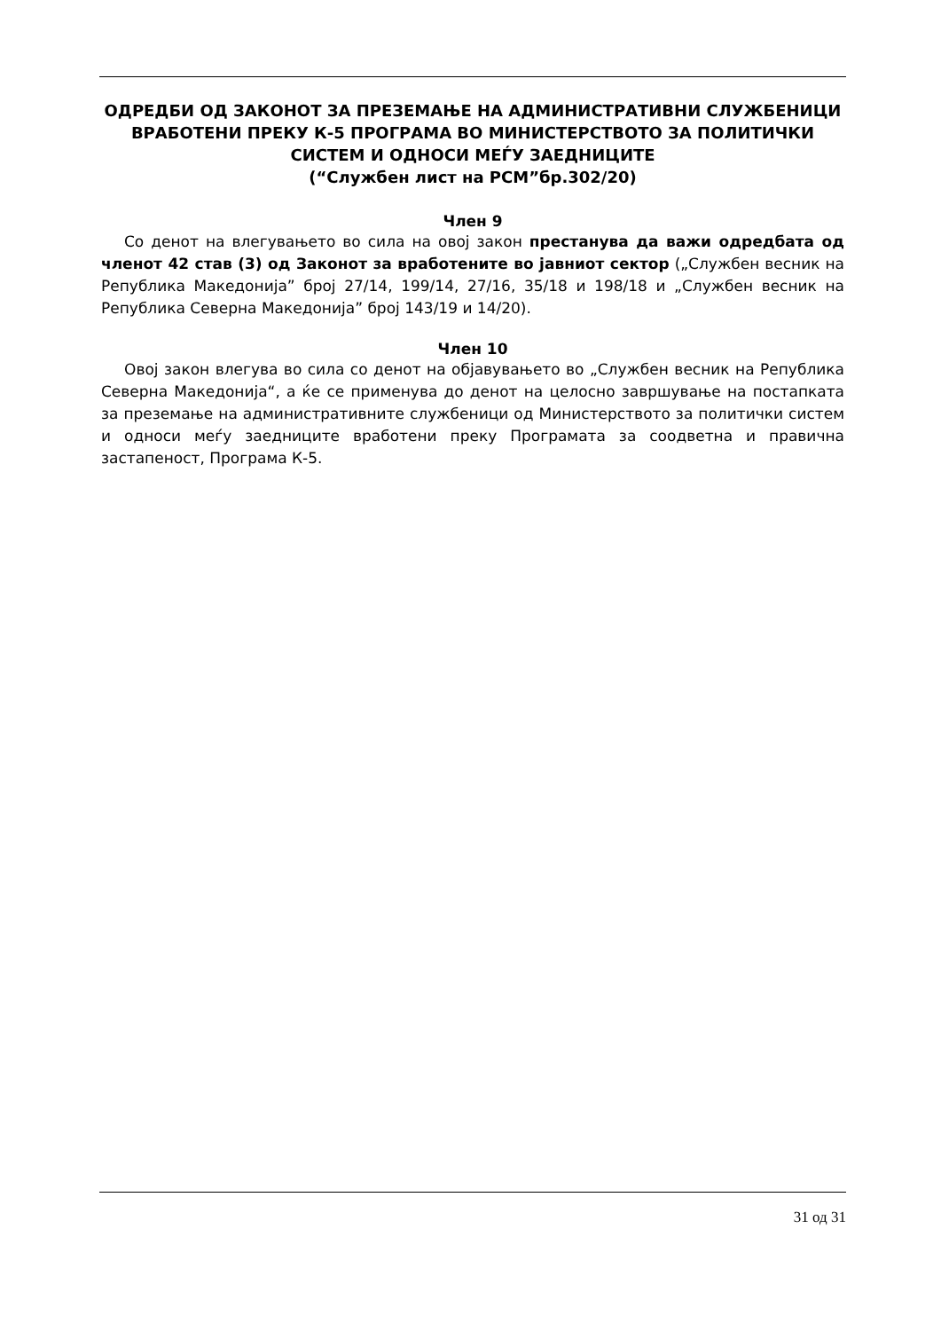ОДРЕДБИ ОД ЗАКОНОТ ЗА ПРЕЗЕМАЊЕ НА АДМИНИСТРАТИВНИ СЛУЖБЕНИЦИ ВРАБОТЕНИ ПРЕКУ К-5 ПРОГРАМА ВО МИНИСТЕРСТВОТО ЗА ПОЛИТИЧКИ СИСТЕМ И ОДНОСИ МЕЃУ ЗАЕДНИЦИТЕ
(“Службен лист на РСМ”бр.302/20)
Член 9
Со денот на влегувањето во сила на овој закон престанува да важи одредбата од членот 42 став (3) од Законот за вработените во јавниот сектор („Службен весник на Република Македонија” број 27/14, 199/14, 27/16, 35/18 и 198/18 и „Службен весник на Република Северна Македонија” број 143/19 и 14/20).
Член 10
Овој закон влегува во сила со денот на објавувањето во „Службен весник на Република Северна Македонија“, а ќе се применува до денот на целосно завршување на постапката за преземање на административните службеници од Министерството за политички систем и односи меѓу заедниците вработени преку Програмата за соодветна и правична застапеност, Програма К-5.
31 од 31